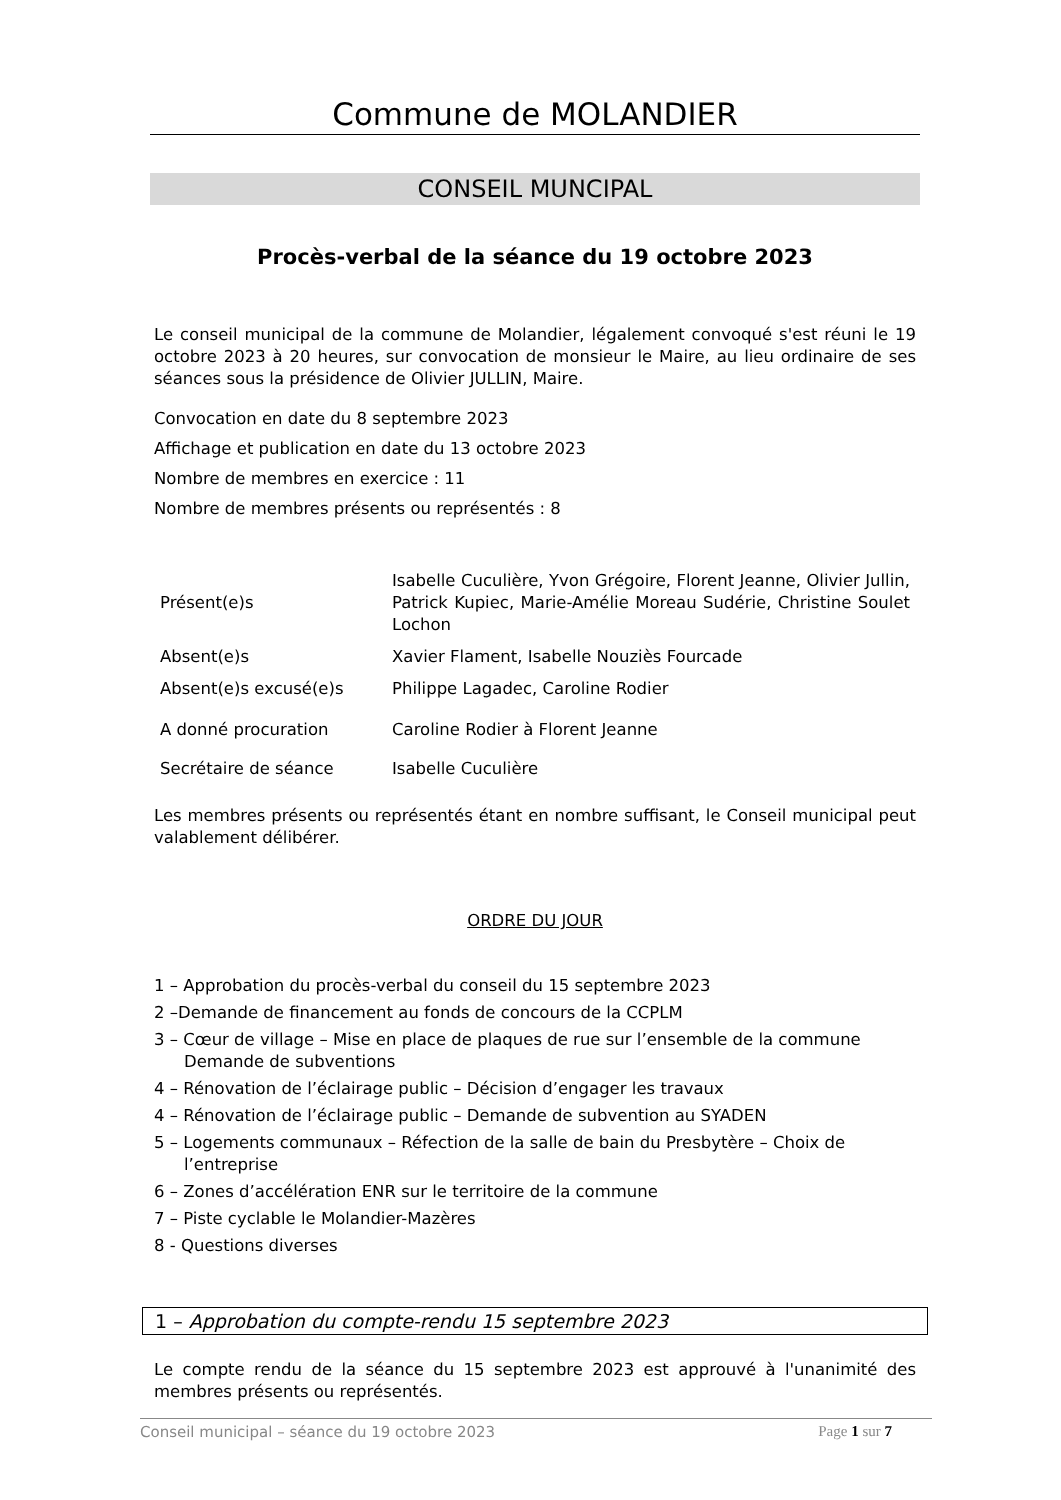Commune de MOLANDIER
CONSEIL MUNCIPAL
Procès-verbal de la séance du 19 octobre 2023
Le conseil municipal de la commune de Molandier, légalement convoqué s'est réuni le 19 octobre 2023 à 20 heures, sur convocation de monsieur le Maire, au lieu ordinaire de ses séances sous la présidence de Olivier JULLIN, Maire.
Convocation en date du 8 septembre 2023
Affichage et publication en date du 13 octobre 2023
Nombre de membres en exercice : 11
Nombre de membres présents ou représentés : 8
| Présent(e)s | Isabelle Cuculière, Yvon Grégoire, Florent Jeanne, Olivier Jullin, Patrick Kupiec, Marie-Amélie Moreau Sudérie, Christine Soulet Lochon |
| Absent(e)s | Xavier Flament, Isabelle Nouziès Fourcade |
| Absent(e)s excusé(e)s | Philippe Lagadec, Caroline Rodier |
| A donné procuration | Caroline Rodier à Florent Jeanne |
| Secrétaire de séance | Isabelle Cuculière |
Les membres présents ou représentés étant en nombre suffisant, le Conseil municipal peut valablement délibérer.
ORDRE DU JOUR
1 – Approbation du procès-verbal du conseil du 15 septembre 2023
2 –Demande de financement au fonds de concours de la CCPLM
3 – Cœur de village – Mise en place de plaques de rue sur l’ensemble de la commune Demande de subventions
4 – Rénovation de l’éclairage public – Décision d’engager les travaux
4 – Rénovation de l’éclairage public – Demande de subvention au SYADEN
5 – Logements communaux – Réfection de la salle de bain du Presbytère – Choix de l’entreprise
6 – Zones d’accélération ENR sur le territoire de la commune
7 – Piste cyclable le Molandier-Mazères
8 - Questions diverses
1 – Approbation du compte-rendu 15 septembre 2023
Le compte rendu de la séance du 15 septembre 2023 est approuvé à l'unanimité des membres présents ou représentés.
Conseil municipal – séance du 19 octobre 2023 Page 1 sur 7